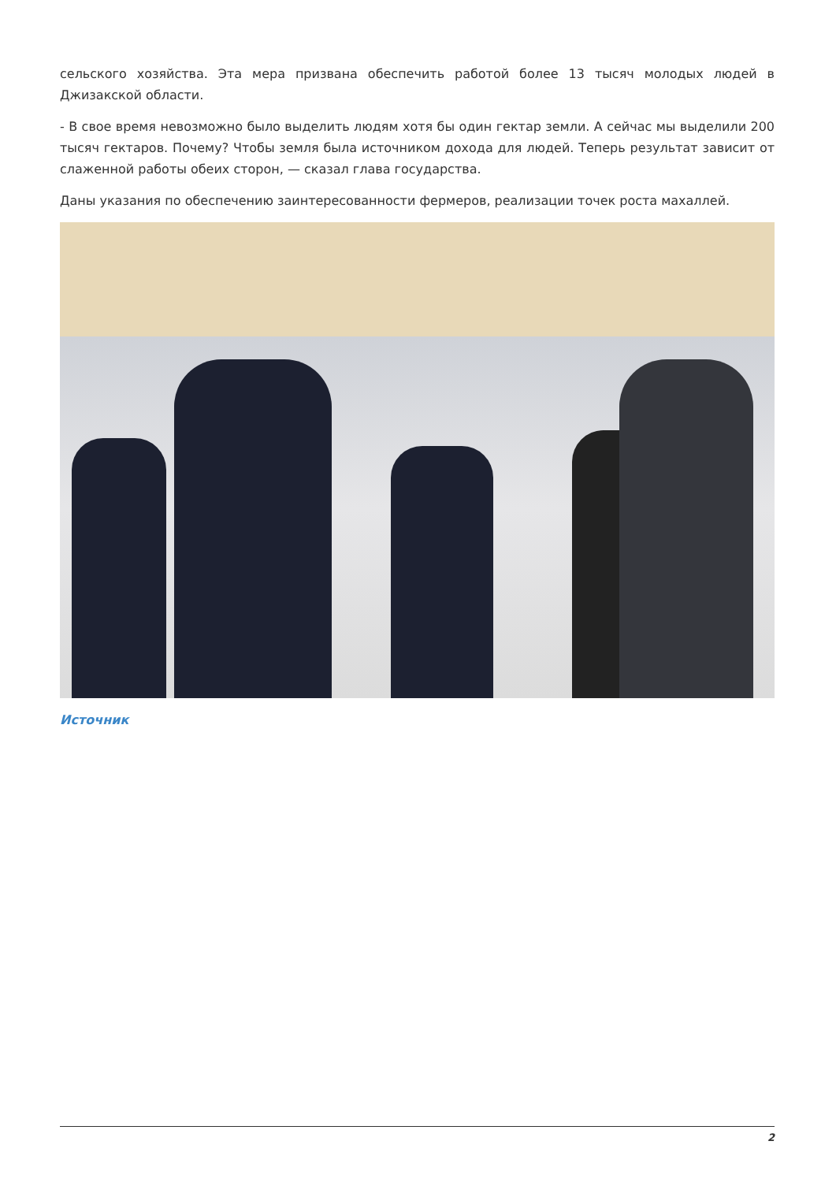сельского хозяйства. Эта мера призвана обеспечить работой более 13 тысяч молодых людей в Джизакской области.
- В свое время невозможно было выделить людям хотя бы один гектар земли. А сейчас мы выделили 200 тысяч гектаров. Почему? Чтобы земля была источником дохода для людей. Теперь результат зависит от слаженной работы обеих сторон, — сказал глава государства.
Даны указания по обеспечению заинтересованности фермеров, реализации точек роста махаллей.
Источник
2